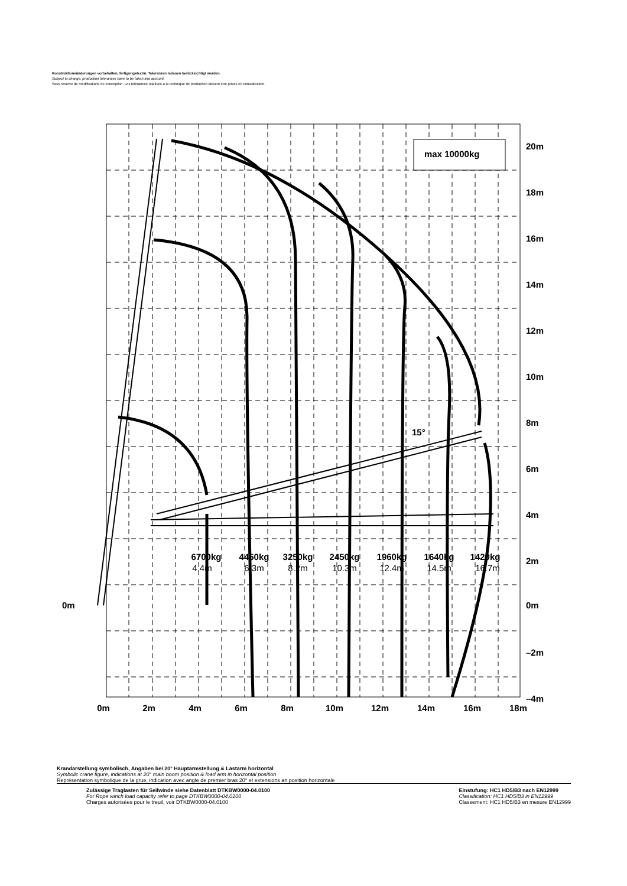Konstruktionsänderungen vorbehalten, fertigungstechn. Toleranzen müssen berücksichtigt werden.
Subject to change, production tolerances have to be taken into account.
Sous reserve de modifications de conception. Les tolerances relatives a la technique de production doivent etre prises en consideration.
max 10000kg
15°
20m
18m
16m
14m
12m
10m
8m
6m
4m
2m
0m
–2m
–4m
0m
0m
2m
4m
6m
8m
10m
12m
14m
16m
18m
6700kg
4450kg
3250kg
2450kg
1960kg
1640kg
1420kg
4.4m
6.3m
8.2m
10.3m
12.4m
14.5m
16.7m
Krandarstellung symbolisch, Angaben bei 20° Hauptarmstellung & Lastarm horizontal
Symbolic crane figure, indications at 20° main boom position & load arm in horizontal position
Représentation symbolique de la grue, indication avec angle de premier bras 20° et extensions an position horizontale
Zulässige Traglasten für Seilwinde siehe Datenblatt DTKBW0000-04.0100
For Rope winch load capacity refer to page DTKBW0000-04.0100
Charges autorisées pour le treuil, voir DTKBW0000-04.0100
Einstufung: HC1 HD5/B3 nach EN12999
Classification: HC1 HD5/B3 in EN12999
Classement: HC1 HD5/B3 en mesure EN12999